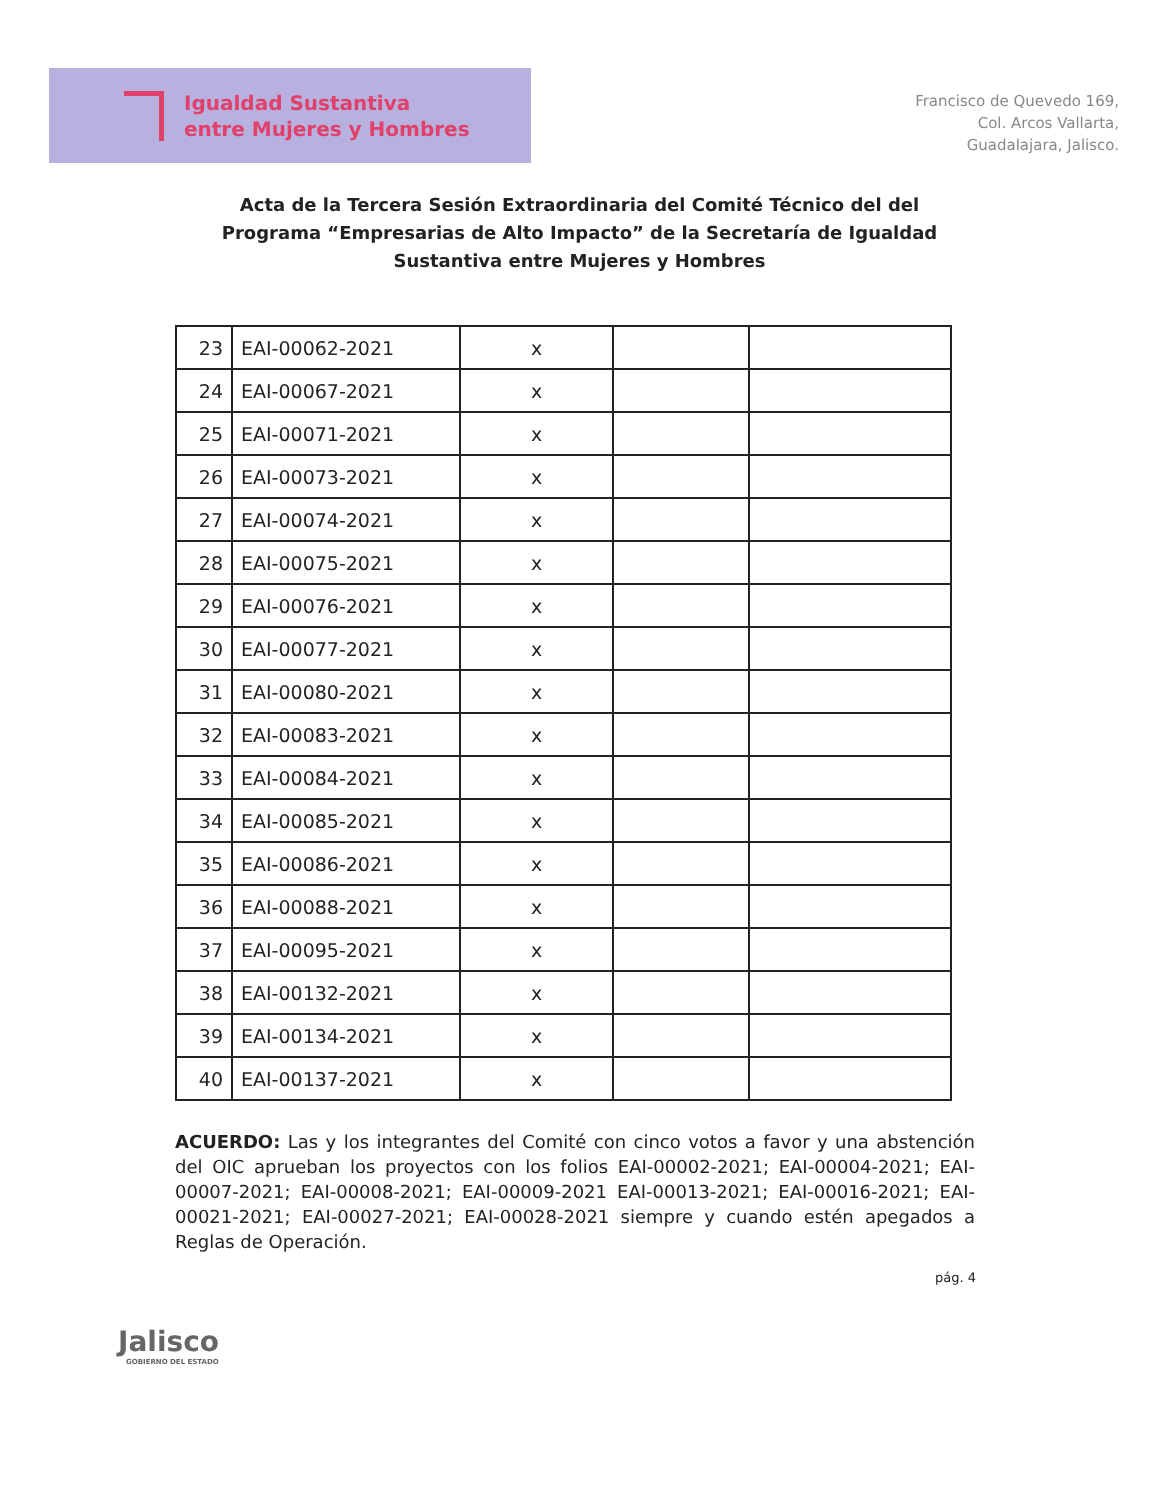Igualdad Sustantiva
entre Mujeres y Hombres
Francisco de Quevedo 169,
Col. Arcos Vallarta,
Guadalajara, Jalisco.
Acta de la Tercera Sesión Extraordinaria del Comité Técnico del del Programa “Empresarias de Alto Impacto” de la Secretaría de Igualdad Sustantiva entre Mujeres y Hombres
| 23 | EAI-00062-2021 | x | | |
| 24 | EAI-00067-2021 | x | | |
| 25 | EAI-00071-2021 | x | | |
| 26 | EAI-00073-2021 | x | | |
| 27 | EAI-00074-2021 | x | | |
| 28 | EAI-00075-2021 | x | | |
| 29 | EAI-00076-2021 | x | | |
| 30 | EAI-00077-2021 | x | | |
| 31 | EAI-00080-2021 | x | | |
| 32 | EAI-00083-2021 | x | | |
| 33 | EAI-00084-2021 | x | | |
| 34 | EAI-00085-2021 | x | | |
| 35 | EAI-00086-2021 | x | | |
| 36 | EAI-00088-2021 | x | | |
| 37 | EAI-00095-2021 | x | | |
| 38 | EAI-00132-2021 | x | | |
| 39 | EAI-00134-2021 | x | | |
| 40 | EAI-00137-2021 | x | | |
ACUERDO: Las y los integrantes del Comité con cinco votos a favor y una abstención del OIC aprueban los proyectos con los folios EAI-00002-2021; EAI-00004-2021; EAI-00007-2021; EAI-00008-2021; EAI-00009-2021 EAI-00013-2021; EAI-00016-2021; EAI-00021-2021; EAI-00027-2021; EAI-00028-2021 siempre y cuando estén apegados a Reglas de Operación.
pág. 4
Jalisco
GOBIERNO DEL ESTADO